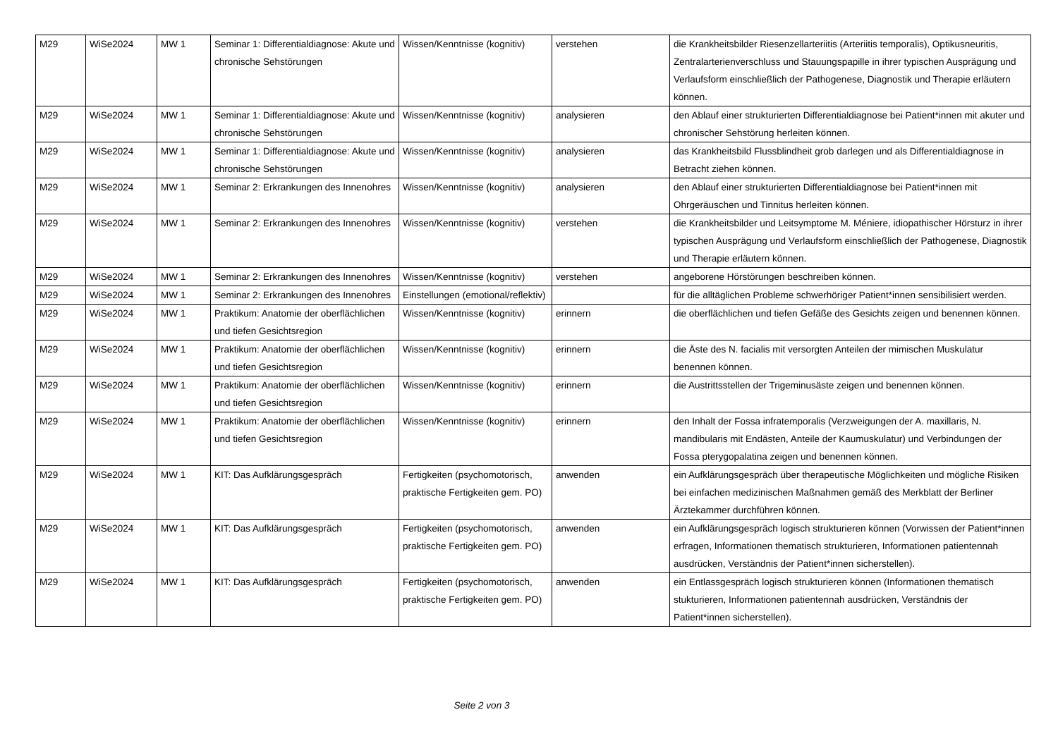| M29 | WiSe2024 | MW 1 | Seminar 1: Differentialdiagnose: Akute und chronische Sehstörungen | Wissen/Kenntnisse (kognitiv) | verstehen | die Krankheitsbilder Riesenzellarteriitis (Arteriitis temporalis), Optikusneuritis, Zentralarterienverschluss und Stauungspapille in ihrer typischen Ausprägung und Verlaufsform einschließlich der Pathogenese, Diagnostik und Therapie erläutern können. |
| M29 | WiSe2024 | MW 1 | Seminar 1: Differentialdiagnose: Akute und chronische Sehstörungen | Wissen/Kenntnisse (kognitiv) | analysieren | den Ablauf einer strukturierten Differentialdiagnose bei Patient*innen mit akuter und chronischer Sehstörung herleiten können. |
| M29 | WiSe2024 | MW 1 | Seminar 1: Differentialdiagnose: Akute und chronische Sehstörungen | Wissen/Kenntnisse (kognitiv) | analysieren | das Krankheitsbild Flussblindheit grob darlegen und als Differentialdiagnose in Betracht ziehen können. |
| M29 | WiSe2024 | MW 1 | Seminar 2: Erkrankungen des Innenohres | Wissen/Kenntnisse (kognitiv) | analysieren | den Ablauf einer strukturierten Differentialdiagnose bei Patient*innen mit Ohrgeräuschen und Tinnitus herleiten können. |
| M29 | WiSe2024 | MW 1 | Seminar 2: Erkrankungen des Innenohres | Wissen/Kenntnisse (kognitiv) | verstehen | die Krankheitsbilder und Leitsymptome M. Méniere, idiopathischer Hörsturz in ihrer typischen Ausprägung und Verlaufsform einschließlich der Pathogenese, Diagnostik und Therapie erläutern können. |
| M29 | WiSe2024 | MW 1 | Seminar 2: Erkrankungen des Innenohres | Wissen/Kenntnisse (kognitiv) | verstehen | angeborene Hörstörungen beschreiben können. |
| M29 | WiSe2024 | MW 1 | Seminar 2: Erkrankungen des Innenohres | Einstellungen (emotional/reflektiv) | | für die alltäglichen Probleme schwerhöriger Patient*innen sensibilisiert werden. |
| M29 | WiSe2024 | MW 1 | Praktikum: Anatomie der oberflächlichen und tiefen Gesichtsregion | Wissen/Kenntnisse (kognitiv) | erinnern | die oberflächlichen und tiefen Gefäße des Gesichts zeigen und benennen können. |
| M29 | WiSe2024 | MW 1 | Praktikum: Anatomie der oberflächlichen und tiefen Gesichtsregion | Wissen/Kenntnisse (kognitiv) | erinnern | die Äste des N. facialis mit versorgten Anteilen der mimischen Muskulatur benennen können. |
| M29 | WiSe2024 | MW 1 | Praktikum: Anatomie der oberflächlichen und tiefen Gesichtsregion | Wissen/Kenntnisse (kognitiv) | erinnern | die Austrittsstellen der Trigeminusäste zeigen und benennen können. |
| M29 | WiSe2024 | MW 1 | Praktikum: Anatomie der oberflächlichen und tiefen Gesichtsregion | Wissen/Kenntnisse (kognitiv) | erinnern | den Inhalt der Fossa infratemporalis (Verzweigungen der A. maxillaris, N. mandibularis mit Endästen, Anteile der Kaumuskulatur) und Verbindungen der Fossa pterygopalatina zeigen und benennen können. |
| M29 | WiSe2024 | MW 1 | KIT: Das Aufklärungsgespräch | Fertigkeiten (psychomotorisch, praktische Fertigkeiten gem. PO) | anwenden | ein Aufklärungsgespräch über therapeutische Möglichkeiten und mögliche Risiken bei einfachen medizinischen Maßnahmen gemäß des Merkblatt der Berliner Ärztekammer durchführen können. |
| M29 | WiSe2024 | MW 1 | KIT: Das Aufklärungsgespräch | Fertigkeiten (psychomotorisch, praktische Fertigkeiten gem. PO) | anwenden | ein Aufklärungsgespräch logisch strukturieren können (Vorwissen der Patient*innen erfragen, Informationen thematisch strukturieren, Informationen patientennah ausdrücken, Verständnis der Patient*innen sicherstellen). |
| M29 | WiSe2024 | MW 1 | KIT: Das Aufklärungsgespräch | Fertigkeiten (psychomotorisch, praktische Fertigkeiten gem. PO) | anwenden | ein Entlassgespräch logisch strukturieren können (Informationen thematisch stukturieren, Informationen patientennah ausdrücken, Verständnis der Patient*innen sicherstellen). |
Seite 2 von 3